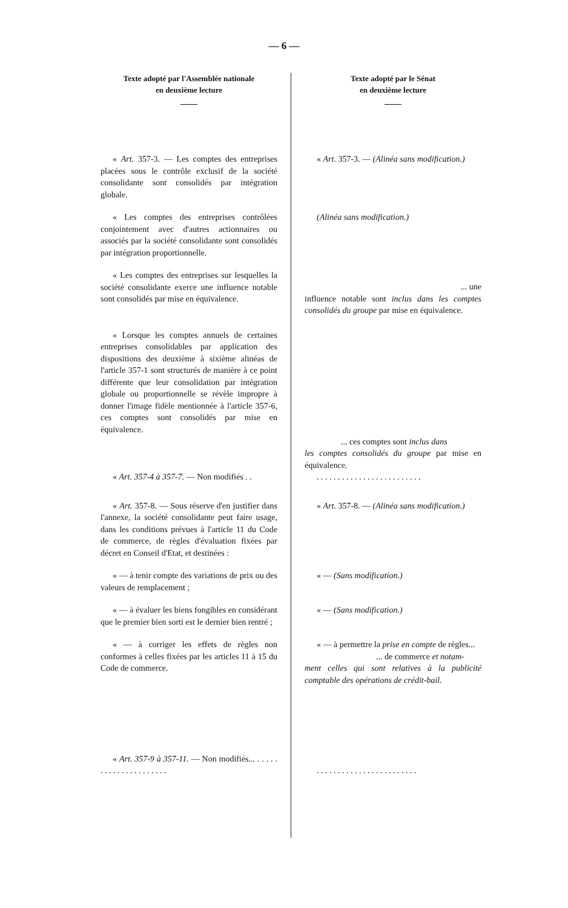— 6 —
Texte adopté par l'Assemblée nationale
en deuxième lecture
Texte adopté par le Sénat
en deuxième lecture
« Art. 357-3. — Les comptes des entreprises placées sous le contrôle exclusif de la société consolidante sont consolidés par intégration globale.
« Art. 357-3. — (Alinéa sans modification.)
« Les comptes des entreprises contrôlées conjointement avec d'autres actionnaires ou associés par la société consolidante sont consolidés par intégration proportionnelle.
(Alinéa sans modification.)
« Les comptes des entreprises sur lesquelles la société consolidante exerce une influence notable sont consolidés par mise en équivalence.
... une
influence notable sont inclus dans les comptes consolidés du groupe par mise en équivalence.
« Lorsque les comptes annuels de certaines entreprises consolidables par application des dispositions des deuxième à sixième alinéas de l'article 357-1 sont structurés de manière à ce point différente que leur consolidation par intégration globale ou proportionnelle se révèle impropre à donner l'image fidèle mentionnée à l'article 357-6, ces comptes sont consolidés par mise en équivalence.
... ces comptes sont inclus dans
les comptes consolidés du groupe par mise en équivalence.
« Art. 357-4 à 357-7. — Non modifiés . .
. . . . . . . . . . . . . . . . . . . . . . . . .
« Art. 357-8. — Sous réserve d'en justifier dans l'annexe, la société consolidante peut faire usage, dans les conditions prévues à l'article 11 du Code de commerce, de règles d'évaluation fixées par décret en Conseil d'Etat, et destinées :
« Art. 357-8. — (Alinéa sans modification.)
« — à tenir compte des variations de prix ou des valeurs de remplacement ;
« — (Sans modification.)
« — à évaluer les biens fongibles en considérant que le premier bien sorti est le dernier bien rentré ;
« — (Sans modification.)
« — à corriger les effets de règles non conformes à celles fixées par les articles 11 à 15 du Code de commerce.
« — à permettre la prise en compte de règles...
... de commerce et notam-
ment celles qui sont relatives à la publicité comptable des opérations de crédit-bail.
« Art. 357-9 à 357-11. — Non modifiés... . . . . . . . . . . . . . . . . . . . . .
. . . . . . . . . . . . . . . . . . . . . . . .